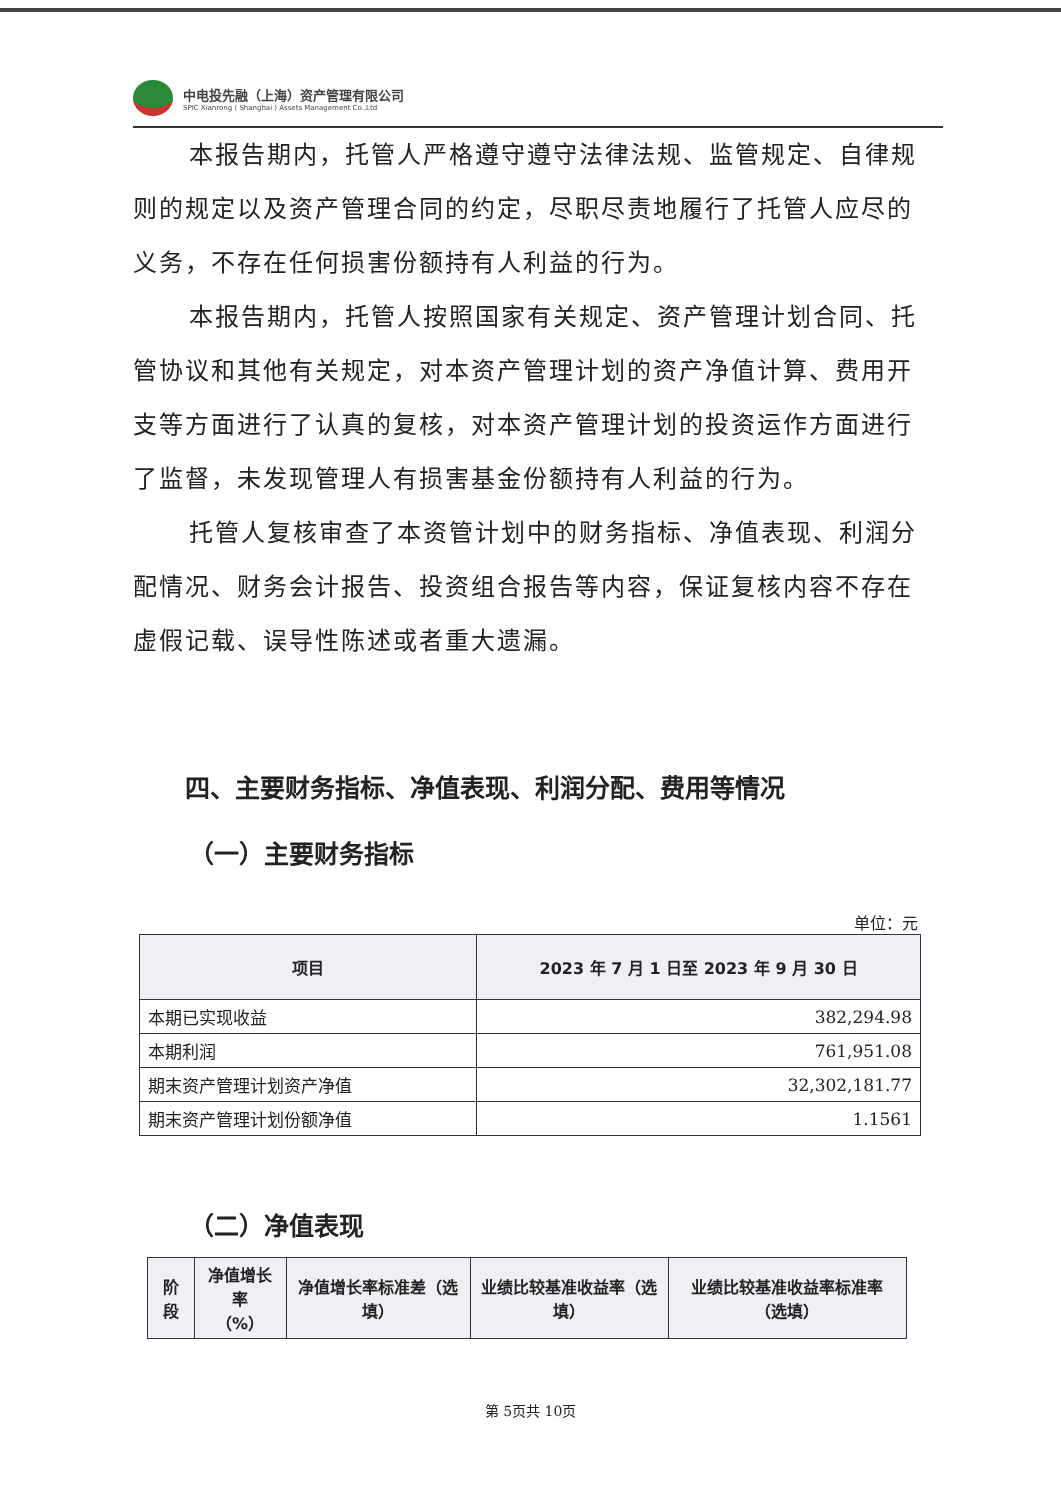中电投先融（上海）资产管理有限公司
SPIC Xianrong ( Shanghai ) Assets Management Co.,Ltd
本报告期内，托管人严格遵守遵守法律法规、监管规定、自律规则的规定以及资产管理合同的约定，尽职尽责地履行了托管人应尽的义务，不存在任何损害份额持有人利益的行为。
本报告期内，托管人按照国家有关规定、资产管理计划合同、托管协议和其他有关规定，对本资产管理计划的资产净值计算、费用开支等方面进行了认真的复核，对本资产管理计划的投资运作方面进行了监督，未发现管理人有损害基金份额持有人利益的行为。
托管人复核审查了本资管计划中的财务指标、净值表现、利润分配情况、财务会计报告、投资组合报告等内容，保证复核内容不存在虚假记载、误导性陈述或者重大遗漏。
四、主要财务指标、净值表现、利润分配、费用等情况
（一）主要财务指标
单位：元
| 项目 | 2023 年 7 月 1 日至 2023 年 9 月 30 日 |
| --- | --- |
| 本期已实现收益 | 382,294.98 |
| 本期利润 | 761,951.08 |
| 期末资产管理计划资产净值 | 32,302,181.77 |
| 期末资产管理计划份额净值 | 1.1561 |
（二）净值表现
| 阶段 | 净值增长率 （%） | 净值增长率标准差（选填） | 业绩比较基准收益率（选填） | 业绩比较基准收益率标准率（选填） |
| --- | --- | --- | --- | --- |
第 5页共 10页